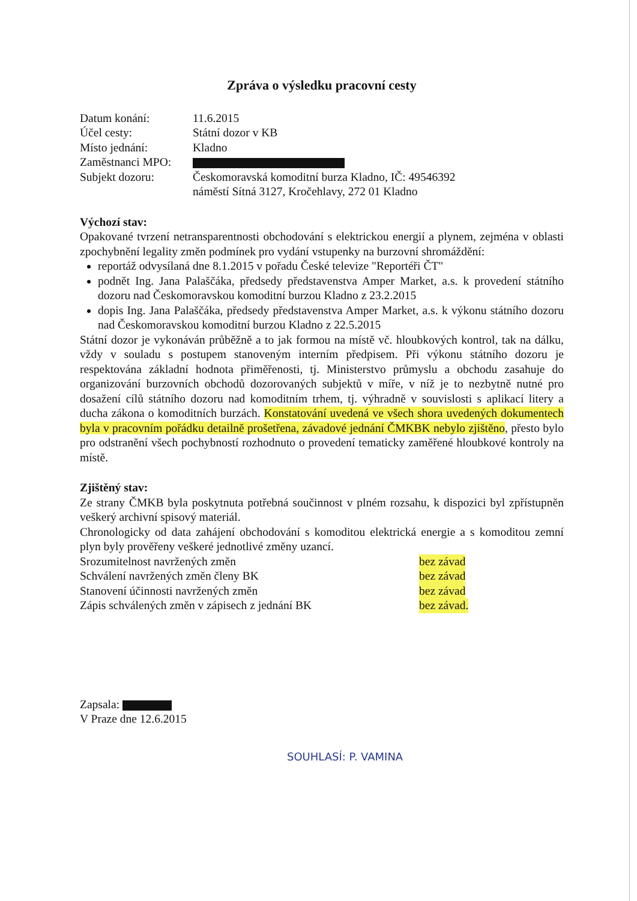Zpráva o výsledku pracovní cesty
Datum konání: 11.6.2015
Účel cesty: Státní dozor v KB
Místo jednání: Kladno
Zaměstnanci MPO:
Subjekt dozoru: Českomoravská komoditní burza Kladno, IČ: 49546392
náměstí Sítná 3127, Kročehlavy, 272 01 Kladno
Výchozí stav:
Opakované tvrzení netransparentnosti obchodování s elektrickou energií a plynem, zejména v oblasti zpochybnění legality změn podmínek pro vydání vstupenky na burzovní shromáždění:
reportáž odvysílaná dne 8.1.2015 v pořadu České televize "Reportéři ČT"
podnět Ing. Jana Palaščáka, předsedy představenstva Amper Market, a.s. k provedení státního dozoru nad Českomoravskou komoditní burzou Kladno z 23.2.2015
dopis Ing. Jana Palaščáka, předsedy představenstva Amper Market, a.s. k výkonu státního dozoru nad Českomoravskou komoditní burzou Kladno z 22.5.2015
Státní dozor je vykonáván průběžně a to jak formou na místě vč. hloubkových kontrol, tak na dálku, vždy v souladu s postupem stanoveným interním předpisem. Při výkonu státního dozoru je respektována základní hodnota přiměřenosti, tj. Ministerstvo průmyslu a obchodu zasahuje do organizování burzovních obchodů dozorovaných subjektů v míře, v níž je to nezbytně nutné pro dosažení cílů státního dozoru nad komoditním trhem, tj. výhradně v souvislosti s aplikací litery a ducha zákona o komoditních burzách. Konstatování uvedená ve všech shora uvedených dokumentech byla v pracovním pořádku detailně prošetřena, závadové jednání ČMKBK nebylo zjištěno, přesto bylo pro odstranění všech pochybností rozhodnuto o provedení tematicky zaměřené hloubkové kontroly na místě.
Zjištěný stav:
Ze strany ČMKB byla poskytnuta potřebná součinnost v plném rozsahu, k dispozici byl zpřístupněn veškerý archivní spisový materiál.
Chronologicky od data zahájení obchodování s komoditou elektrická energie a s komoditou zemní plyn byly prověřeny veškeré jednotlivé změny uzancí.
Srozumitelnost navržených změn bez závad
Schválení navržených změn členy BK bez závad
Stanovení účinnosti navržených změn bez závad
Zápis schválených změn v zápisech z jednání BK bez závad.
Zapsala:
V Praze dne 12.6.2015
SOUHLASÍ: P. VAMINA